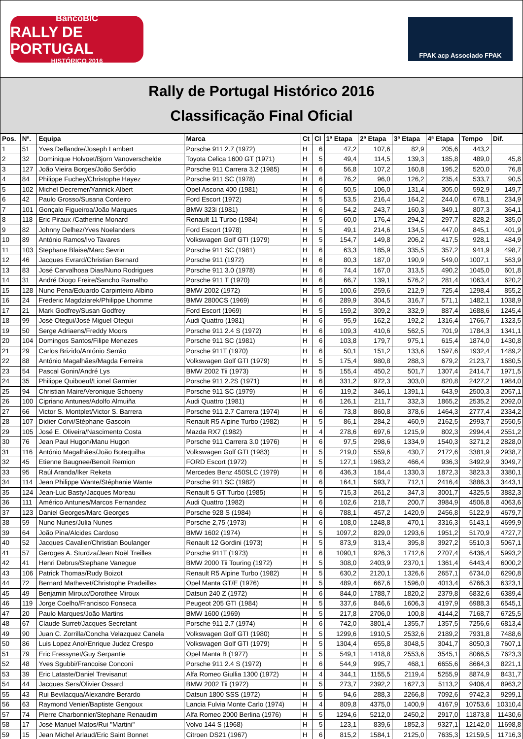BancoBIC
RALLY DE PORTUGAL
HISTÓRICO 2016
FPAK acp Associado FPAK
Rally de Portugal Histórico 2016
Classificação Final Oficial
| Pos. | Nº. | Equipa | Marca | Ct | Cl | 1ª Etapa | 2ª Etapa | 3ª Etapa | 4ª Etapa | Tempo | Dif. |
| --- | --- | --- | --- | --- | --- | --- | --- | --- | --- | --- | --- |
| 1 | 51 | Yves Deflandre/Joseph Lambert | Porsche 911 2.7 (1972) | H | 6 | 47,2 | 107,6 | 82,9 | 205,6 | 443,2 | |
| 2 | 32 | Dominique Holvoet/Bjorn Vanoverschelde | Toyota Celica 1600 GT (1971) | H | 5 | 49,4 | 114,5 | 139,3 | 185,8 | 489,0 | 45,8 |
| 3 | 127 | João Vieira Borges/João Serôdio | Porsche 911 Carrera 3.2 (1985) | H | 6 | 56,8 | 107,2 | 160,8 | 195,2 | 520,0 | 76,8 |
| 4 | 84 | Philippe Fuchey/Christophe Hayez | Porsche 911 SC (1978) | H | 6 | 76,2 | 96,0 | 126,2 | 235,4 | 533,7 | 90,5 |
| 5 | 102 | Michel Decremer/Yannick Albert | Opel Ascona 400 (1981) | H | 6 | 50,5 | 106,0 | 131,4 | 305,0 | 592,9 | 149,7 |
| 6 | 42 | Paulo Grosso/Susana Cordeiro | Ford Escort (1972) | H | 5 | 53,5 | 216,4 | 164,2 | 244,0 | 678,1 | 234,9 |
| 7 | 101 | Gonçalo Figueiroa/João Marques | BMW 323i (1981) | H | 6 | 54,2 | 243,7 | 160,3 | 349,1 | 807,3 | 364,1 |
| 8 | 118 | Eric Piraux /Catherine Monard | Renault 11 Turbo (1984) | H | 5 | 60,0 | 176,4 | 294,2 | 297,7 | 828,2 | 385,0 |
| 9 | 82 | Johnny Delhez/Yves Noelanders | Ford Escort (1978) | H | 5 | 49,1 | 214,6 | 134,5 | 447,0 | 845,1 | 401,9 |
| 10 | 89 | António Ramos/Ivo Tavares | Volkswagen Golf GTI (1979) | H | 5 | 154,7 | 149,8 | 206,2 | 417,5 | 928,1 | 484,9 |
| 11 | 103 | Stephane Blaise/Marc Sevrin | Porsche 911 SC (1981) | H | 6 | 63,3 | 185,9 | 335,5 | 357,2 | 941,9 | 498,7 |
| 12 | 46 | Jacques Evrard/Christian Bernard | Porsche 911 (1972) | H | 6 | 80,3 | 187,0 | 190,9 | 549,0 | 1007,1 | 563,9 |
| 13 | 83 | José Carvalhosa Dias/Nuno Rodrigues | Porsche 911 3.0 (1978) | H | 6 | 74,4 | 167,0 | 313,5 | 490,2 | 1045,0 | 601,8 |
| 14 | 31 | André Diogo Freire/Sancho Ramalho | Porsche 911 T (1970) | H | 6 | 66,7 | 139,1 | 576,2 | 281,4 | 1063,4 | 620,2 |
| 15 | 128 | Nuno Pena/Eduardo Carpinteiro Albino | BMW 2002 (1972) | H | 5 | 100,6 | 259,6 | 212,9 | 725,4 | 1298,4 | 855,2 |
| 16 | 24 | Frederic Magdziarek/Philippe Lhomme | BMW 2800CS (1969) | H | 6 | 289,9 | 304,5 | 316,7 | 571,1 | 1482,1 | 1038,9 |
| 17 | 21 | Mark Godfrey/Susan Godfrey | Ford Escort (1969) | H | 5 | 159,2 | 309,2 | 332,9 | 887,4 | 1688,6 | 1245,4 |
| 18 | 99 | José Otegui/José Miguel Otegui | Audi Quattro (1981) | H | 6 | 95,9 | 162,2 | 192,2 | 1316,4 | 1766,7 | 1323,5 |
| 19 | 50 | Serge Adriaens/Freddy Moors | Porsche 911 2.4 S (1972) | H | 6 | 109,3 | 410,6 | 562,5 | 701,9 | 1784,3 | 1341,1 |
| 20 | 104 | Domingos Santos/Filipe Menezes | Porsche 911 SC (1981) | H | 6 | 103,8 | 179,7 | 975,1 | 615,4 | 1874,0 | 1430,8 |
| 21 | 29 | Carlos Brizido/António Serrão | Porsche 911T (1970) | H | 6 | 50,1 | 151,2 | 133,6 | 1597,6 | 1932,4 | 1489,2 |
| 22 | 88 | António Magalhães/Magda Ferreira | Volkswagen Golf GTI (1979) | H | 5 | 175,4 | 980,8 | 288,3 | 679,2 | 2123,7 | 1680,5 |
| 23 | 54 | Pascal Gonin/André Lys | BMW 2002 Tii (1973) | H | 5 | 155,4 | 450,2 | 501,7 | 1307,4 | 2414,7 | 1971,5 |
| 24 | 35 | Philippe Quiboeuf/Lionel Garmier | Porsche 911 2.2S (1971) | H | 6 | 331,2 | 972,3 | 303,0 | 820,8 | 2427,2 | 1984,0 |
| 25 | 94 | Christian Maire/Veronique Schoeny | Porsche 911 SC (1979) | H | 6 | 119,2 | 346,1 | 1391,1 | 643,9 | 2500,3 | 2057,1 |
| 26 | 100 | Cipriano Antunes/Adolfo Almuiña | Audi Quattro (1981) | H | 6 | 126,1 | 211,7 | 332,3 | 1865,2 | 2535,2 | 2092,0 |
| 27 | 66 | Victor S. Montplet/Victor S. Barrera | Porsche 911 2.7 Carrera (1974) | H | 6 | 73,8 | 860,8 | 378,6 | 1464,3 | 2777,4 | 2334,2 |
| 28 | 107 | Didier Corvi/Stéphane Gascoin | Renault R5 Alpine Turbo (1982) | H | 5 | 86,1 | 284,2 | 460,9 | 2162,5 | 2993,7 | 2550,5 |
| 29 | 105 | José E. Oliveira/Nascimento Costa | Mazda RX7 (1982) | H | 4 | 278,6 | 697,6 | 1215,9 | 802,3 | 2994,4 | 2551,2 |
| 30 | 76 | Jean Paul Hugon/Manu Hugon | Porsche 911 Carrera 3.0 (1976) | H | 6 | 97,5 | 298,6 | 1334,9 | 1540,3 | 3271,2 | 2828,0 |
| 31 | 116 | António Magalhães/João Botequilha | Volkswagen Golf GTI (1983) | H | 5 | 219,0 | 559,6 | 430,7 | 2172,6 | 3381,9 | 2938,7 |
| 32 | 45 | Etienne Baugnee/Benoit Remion | FORD Escort (1972) | H | 5 | 127,1 | 1963,2 | 466,4 | 936,3 | 3492,9 | 3049,7 |
| 33 | 95 | Raúl Aranda/Iker Reketa | Mercedes Benz 450SLC (1979) | H | 6 | 436,3 | 184,4 | 1330,3 | 1872,3 | 3823,3 | 3380,1 |
| 34 | 114 | Jean Philippe Wante/Stéphanie Wante | Porsche 911 SC (1982) | H | 6 | 164,1 | 593,7 | 712,1 | 2416,4 | 3886,3 | 3443,1 |
| 35 | 124 | Jean-Luc Basty/Jacques Moreau | Renault 5 GT Turbo (1985) | H | 5 | 715,3 | 261,2 | 347,3 | 3001,7 | 4325,5 | 3882,3 |
| 36 | 111 | Américo Antunes/Marcos Fernandez | Audi Quattro (1982) | H | 6 | 102,6 | 218,7 | 200,7 | 3984,9 | 4506,8 | 4063,6 |
| 37 | 123 | Daniel Georges/Marc Georges | Porsche 928 S (1984) | H | 6 | 788,1 | 457,2 | 1420,9 | 2456,8 | 5122,9 | 4679,7 |
| 38 | 59 | Nuno Nunes/Julia Nunes | Porsche 2,75 (1973) | H | 6 | 108,0 | 1248,8 | 470,1 | 3316,3 | 5143,1 | 4699,9 |
| 39 | 64 | João Pina/Alcides Cardoso | BMW 1602 (1974) | H | 5 | 1097,2 | 829,0 | 1293,6 | 1951,2 | 5170,9 | 4727,7 |
| 40 | 52 | Jacques Cavalier/Christian Boulanger | Renault 12 Gordini (1973) | H | 5 | 873,9 | 313,4 | 395,8 | 3927,2 | 5510,3 | 5067,1 |
| 41 | 57 | Geroges A. Sturdza/Jean Noël Treilles | Porsche 911T (1973) | H | 6 | 1090,1 | 926,3 | 1712,6 | 2707,4 | 6436,4 | 5993,2 |
| 42 | 41 | Henri Debrus/Stephane Vanegue | BMW 2000 Tii Touring (1972) | H | 5 | 308,0 | 2403,9 | 2370,1 | 1361,4 | 6443,4 | 6000,2 |
| 43 | 106 | Patrick Thomas/Rudy Boizot | Renault R5 Alpine Turbo (1982) | H | 5 | 630,2 | 2120,1 | 1326,6 | 2657,1 | 6734,0 | 6290,8 |
| 44 | 72 | Bernard Mathevet/Christophe Pradeilles | Opel Manta GT/E (1976) | H | 5 | 489,4 | 667,6 | 1596,0 | 4013,4 | 6766,3 | 6323,1 |
| 45 | 49 | Benjamin Miroux/Dorothee Miroux | Datsun 240 Z (1972) | H | 6 | 844,0 | 1788,7 | 1820,2 | 2379,8 | 6832,6 | 6389,4 |
| 46 | 119 | Jorge Coelho/Francisco Fonseca | Peugeot 205 GTI (1984) | H | 5 | 337,6 | 846,6 | 1606,3 | 4197,9 | 6988,3 | 6545,1 |
| 47 | 20 | Paulo Marques/João Martins | BMW 1600 (1969) | H | 5 | 217,8 | 2706,0 | 100,8 | 4144,2 | 7168,7 | 6725,5 |
| 48 | 67 | Claude Surret/Jacques Secretant | Porsche 911 2.7 (1974) | H | 6 | 742,0 | 3801,4 | 1355,7 | 1357,5 | 7256,6 | 6813,4 |
| 49 | 90 | Juan C. Zorrilla/Concha Velazquez Canela | Volkswagen Golf GTI (1980) | H | 5 | 1299,6 | 1910,5 | 2532,6 | 2189,2 | 7931,8 | 7488,6 |
| 50 | 86 | Luis Lopez Anol/Enrique Judez Crespo | Volkswagen Golf GTI (1979) | H | 5 | 1304,4 | 655,8 | 3048,5 | 3041,7 | 8050,3 | 7607,1 |
| 51 | 79 | Eric Fressynet/Guy Serpantie | Opel Manta B (1977) | H | 5 | 549,1 | 1418,8 | 2553,6 | 3545,1 | 8066,5 | 7623,3 |
| 52 | 48 | Yves Sgubbi/Francoise Conconi | Porsche 911 2.4 S (1972) | H | 6 | 544,9 | 995,7 | 468,1 | 6655,6 | 8664,3 | 8221,1 |
| 53 | 39 | Eric Lataste/Daniel Trevisanut | Alfa Romeo Giullia 1300 (1972) | H | 4 | 344,1 | 1155,5 | 2119,4 | 5255,9 | 8874,9 | 8431,7 |
| 54 | 44 | Jacques Sers/Olivier Ossard | BMW 2002 Tii (1972) | H | 5 | 273,7 | 2392,2 | 1627,3 | 5113,2 | 9406,4 | 8963,2 |
| 55 | 43 | Rui Bevilacqua/Alexandre Berardo | Datsun 1800 SSS (1972) | H | 5 | 94,6 | 288,3 | 2266,8 | 7092,6 | 9742,3 | 9299,1 |
| 56 | 63 | Raymond Venier/Baptiste Gengoux | Lancia Fulvia Monte Carlo (1974) | H | 4 | 809,8 | 4375,0 | 1400,9 | 4167,9 | 10753,6 | 10310,4 |
| 57 | 74 | Pierre Charbonnier/Stephane Renaudim | Alfa Romeo 2000 Berlina (1976) | H | 5 | 1294,6 | 5212,0 | 2450,2 | 2917,0 | 11873,8 | 11430,6 |
| 58 | 17 | José Manuel Matos/Rui "Martini" | Volvo 144 S (1968) | H | 5 | 123,1 | 839,6 | 1852,3 | 9327,1 | 12142,0 | 11698,8 |
| 59 | 15 | Jean Michel Arlaud/Eric Saint Bonnet | Citroen DS21 (1967) | H | 6 | 815,2 | 1584,1 | 2125,0 | 7635,3 | 12159,5 | 11716,3 |